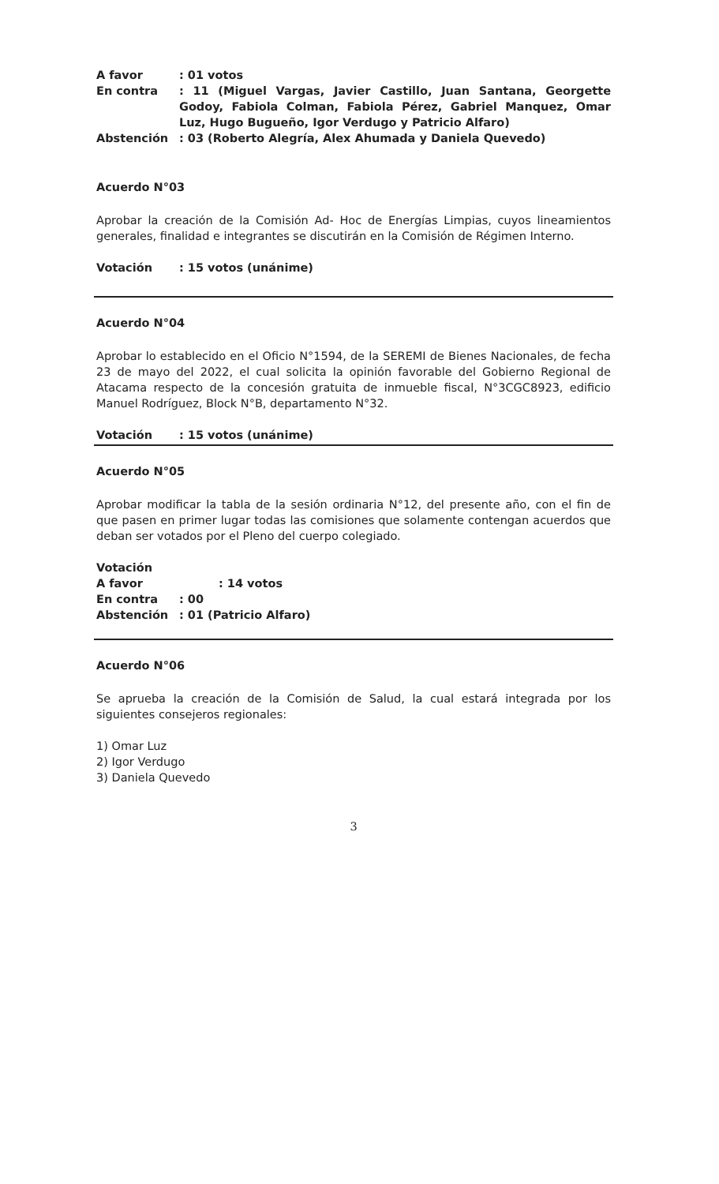A favor : 01 votos
En contra : 11 (Miguel Vargas, Javier Castillo, Juan Santana, Georgette Godoy, Fabiola Colman, Fabiola Pérez, Gabriel Manquez, Omar Luz, Hugo Bugueño, Igor Verdugo y Patricio Alfaro)
Abstención : 03 (Roberto Alegría, Alex Ahumada y Daniela Quevedo)
Acuerdo N°03
Aprobar la creación de la Comisión Ad- Hoc de Energías Limpias, cuyos lineamientos generales, finalidad e integrantes se discutirán en la Comisión de Régimen Interno.
Votación : 15 votos (unánime)
Acuerdo N°04
Aprobar lo establecido en el Oficio N°1594, de la SEREMI de Bienes Nacionales, de fecha 23 de mayo del 2022, el cual solicita la opinión favorable del Gobierno Regional de Atacama respecto de la concesión gratuita de inmueble fiscal, N°3CGC8923, edificio Manuel Rodríguez, Block N°B, departamento N°32.
Votación : 15 votos (unánime)
Acuerdo N°05
Aprobar modificar la tabla de la sesión ordinaria N°12, del presente año, con el fin de que pasen en primer lugar todas las comisiones que solamente contengan acuerdos que deban ser votados por el Pleno del cuerpo colegiado.
Votación
A favor : 14 votos
En contra : 00
Abstención : 01 (Patricio Alfaro)
Acuerdo N°06
Se aprueba la creación de la Comisión de Salud, la cual estará integrada por los siguientes consejeros regionales:
1) Omar Luz
2) Igor Verdugo
3) Daniela Quevedo
3